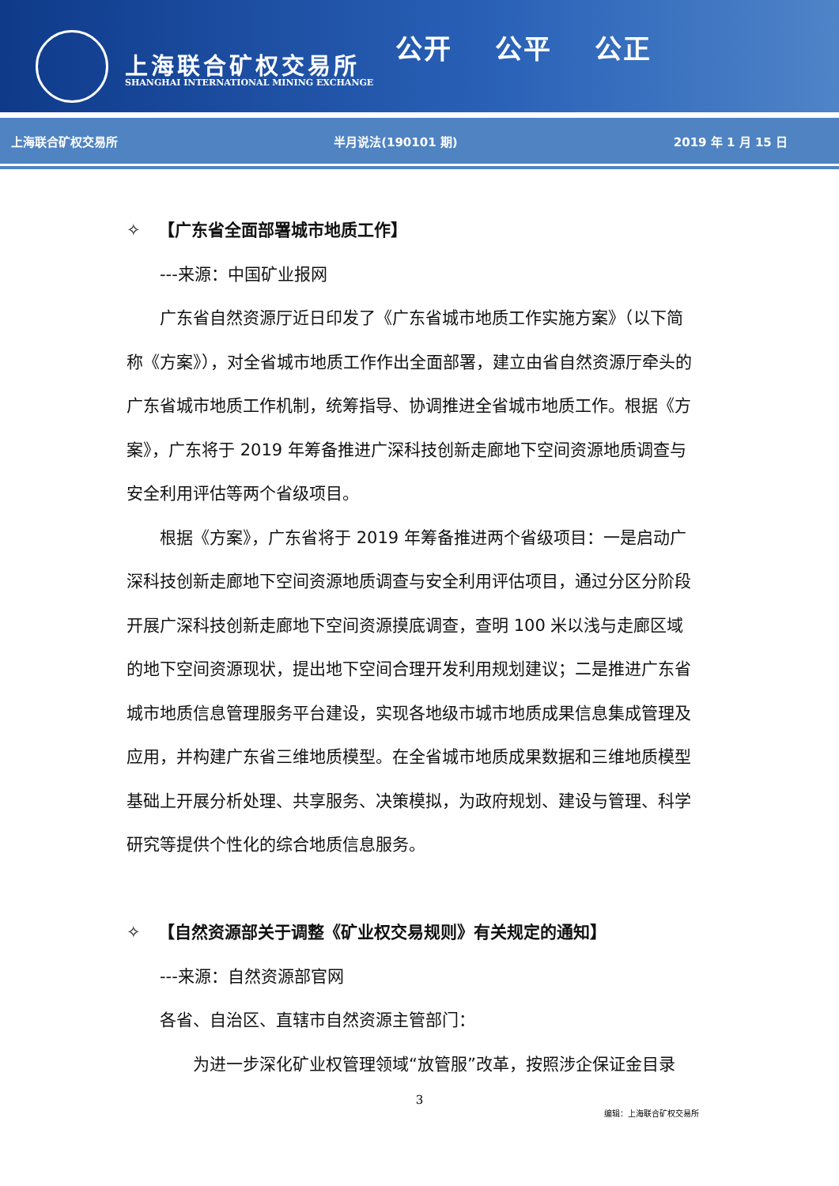上海联合矿权交易所
SHANGHAI INTERNATIONAL MINING EXCHANGE
公开 公平 公正
上海联合矿权交易所 半月说法(190101 期) 2019 年 1 月 15 日
✧ 【广东省全面部署城市地质工作】
---来源：中国矿业报网
广东省自然资源厅近日印发了《广东省城市地质工作实施方案》（以下简称《方案》），对全省城市地质工作作出全面部署，建立由省自然资源厅牵头的广东省城市地质工作机制，统筹指导、协调推进全省城市地质工作。根据《方案》，广东将于 2019 年筹备推进广深科技创新走廊地下空间资源地质调查与安全利用评估等两个省级项目。
根据《方案》，广东省将于 2019 年筹备推进两个省级项目：一是启动广深科技创新走廊地下空间资源地质调查与安全利用评估项目，通过分区分阶段开展广深科技创新走廊地下空间资源摸底调查，查明 100 米以浅与走廊区域的地下空间资源现状，提出地下空间合理开发利用规划建议；二是推进广东省城市地质信息管理服务平台建设，实现各地级市城市地质成果信息集成管理及应用，并构建广东省三维地质模型。在全省城市地质成果数据和三维地质模型基础上开展分析处理、共享服务、决策模拟，为政府规划、建设与管理、科学研究等提供个性化的综合地质信息服务。
✧ 【自然资源部关于调整《矿业权交易规则》有关规定的通知】
---来源：自然资源部官网
各省、自治区、直辖市自然资源主管部门：
为进一步深化矿业权管理领域“放管服”改革，按照涉企保证金目录
3
编辑：上海联合矿权交易所